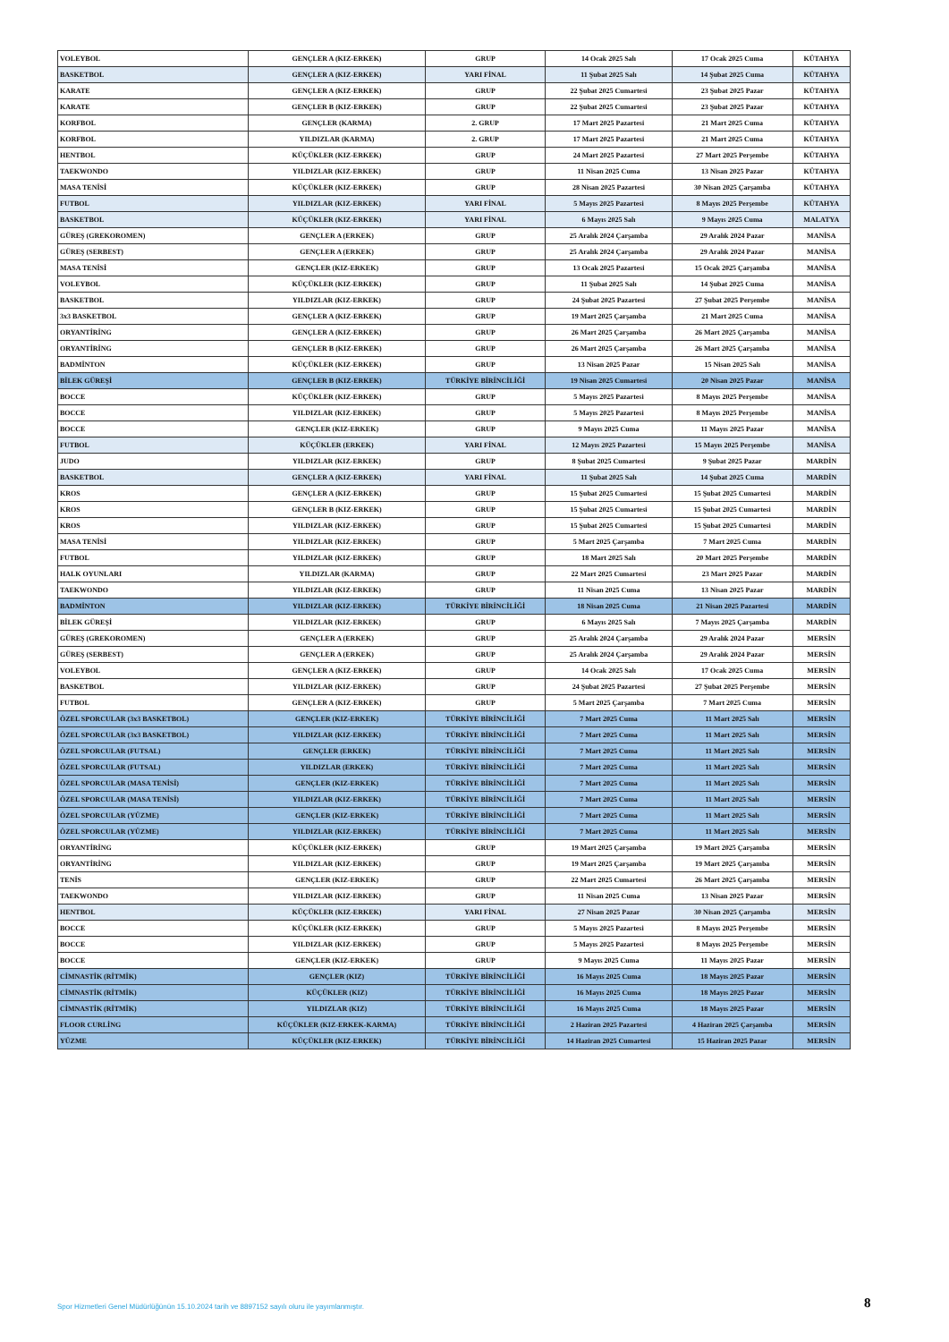| VOLEYBOL | GENÇLER A (KIZ-ERKEK) | GRUP | 14 Ocak 2025 Salı | 17 Ocak 2025 Cuma | KÜTAHYA |
| BASKETBOL | GENÇLER A (KIZ-ERKEK) | YARI FİNAL | 11 Şubat 2025 Salı | 14 Şubat 2025 Cuma | KÜTAHYA |
| KARATE | GENÇLER A (KIZ-ERKEK) | GRUP | 22 Şubat 2025 Cumartesi | 23 Şubat 2025 Pazar | KÜTAHYA |
| KARATE | GENÇLER B (KIZ-ERKEK) | GRUP | 22 Şubat 2025 Cumartesi | 23 Şubat 2025 Pazar | KÜTAHYA |
| KORFBOL | GENÇLER (KARMA) | 2. GRUP | 17 Mart 2025 Pazartesi | 21 Mart 2025 Cuma | KÜTAHYA |
| KORFBOL | YILDIZLAR (KARMA) | 2. GRUP | 17 Mart 2025 Pazartesi | 21 Mart 2025 Cuma | KÜTAHYA |
| HENTBOL | KÜÇÜKLER (KIZ-ERKEK) | GRUP | 24 Mart 2025 Pazartesi | 27 Mart 2025 Perşembe | KÜTAHYA |
| TAEKWONDO | YILDIZLAR (KIZ-ERKEK) | GRUP | 11 Nisan 2025 Cuma | 13 Nisan 2025 Pazar | KÜTAHYA |
| MASA TENİSİ | KÜÇÜKLER (KIZ-ERKEK) | GRUP | 28 Nisan 2025 Pazartesi | 30 Nisan 2025 Çarşamba | KÜTAHYA |
| FUTBOL | YILDIZLAR (KIZ-ERKEK) | YARI FİNAL | 5 Mayıs 2025 Pazartesi | 8 Mayıs 2025 Perşembe | KÜTAHYA |
| BASKETBOL | KÜÇÜKLER (KIZ-ERKEK) | YARI FİNAL | 6 Mayıs 2025 Salı | 9 Mayıs 2025 Cuma | MALATYA |
| GÜREŞ (GREKOROMEN) | GENÇLER A (ERKEK) | GRUP | 25 Aralık 2024 Çarşamba | 29 Aralık 2024 Pazar | MANİSA |
| GÜREŞ (SERBEST) | GENÇLER A (ERKEK) | GRUP | 25 Aralık 2024 Çarşamba | 29 Aralık 2024 Pazar | MANİSA |
| MASA TENİSİ | GENÇLER (KIZ-ERKEK) | GRUP | 13 Ocak 2025 Pazartesi | 15 Ocak 2025 Çarşamba | MANİSA |
| VOLEYBOL | KÜÇÜKLER (KIZ-ERKEK) | GRUP | 11 Şubat 2025 Salı | 14 Şubat 2025 Cuma | MANİSA |
| BASKETBOL | YILDIZLAR (KIZ-ERKEK) | GRUP | 24 Şubat 2025 Pazartesi | 27 Şubat 2025 Perşembe | MANİSA |
| 3x3 BASKETBOL | GENÇLER A (KIZ-ERKEK) | GRUP | 19 Mart 2025 Çarşamba | 21 Mart 2025 Cuma | MANİSA |
| ORYANTİRİNG | GENÇLER A (KIZ-ERKEK) | GRUP | 26 Mart 2025 Çarşamba | 26 Mart 2025 Çarşamba | MANİSA |
| ORYANTİRİNG | GENÇLER B (KIZ-ERKEK) | GRUP | 26 Mart 2025 Çarşamba | 26 Mart 2025 Çarşamba | MANİSA |
| BADMİNTON | KÜÇÜKLER (KIZ-ERKEK) | GRUP | 13 Nisan 2025 Pazar | 15 Nisan 2025 Salı | MANİSA |
| BİLEK GÜREŞİ | GENÇLER B (KIZ-ERKEK) | TÜRKİYE BİRİNCİLİĞİ | 19 Nisan 2025 Cumartesi | 20 Nisan 2025 Pazar | MANİSA |
| BOCCE | KÜÇÜKLER (KIZ-ERKEK) | GRUP | 5 Mayıs 2025 Pazartesi | 8 Mayıs 2025 Perşembe | MANİSA |
| BOCCE | YILDIZLAR (KIZ-ERKEK) | GRUP | 5 Mayıs 2025 Pazartesi | 8 Mayıs 2025 Perşembe | MANİSA |
| BOCCE | GENÇLER (KIZ-ERKEK) | GRUP | 9 Mayıs 2025 Cuma | 11 Mayıs 2025 Pazar | MANİSA |
| FUTBOL | KÜÇÜKLER (ERKEK) | YARI FİNAL | 12 Mayıs 2025 Pazartesi | 15 Mayıs 2025 Perşembe | MANİSA |
| JUDO | YILDIZLAR (KIZ-ERKEK) | GRUP | 8 Şubat 2025 Cumartesi | 9 Şubat 2025 Pazar | MARDİN |
| BASKETBOL | GENÇLER A (KIZ-ERKEK) | YARI FİNAL | 11 Şubat 2025 Salı | 14 Şubat 2025 Cuma | MARDİN |
| KROS | GENÇLER A (KIZ-ERKEK) | GRUP | 15 Şubat 2025 Cumartesi | 15 Şubat 2025 Cumartesi | MARDİN |
| KROS | GENÇLER B (KIZ-ERKEK) | GRUP | 15 Şubat 2025 Cumartesi | 15 Şubat 2025 Cumartesi | MARDİN |
| KROS | YILDIZLAR (KIZ-ERKEK) | GRUP | 15 Şubat 2025 Cumartesi | 15 Şubat 2025 Cumartesi | MARDİN |
| MASA TENİSİ | YILDIZLAR (KIZ-ERKEK) | GRUP | 5 Mart 2025 Çarşamba | 7 Mart 2025 Cuma | MARDİN |
| FUTBOL | YILDIZLAR (KIZ-ERKEK) | GRUP | 18 Mart 2025 Salı | 20 Mart 2025 Perşembe | MARDİN |
| HALK OYUNLARI | YILDIZLAR (KARMA) | GRUP | 22 Mart 2025 Cumartesi | 23 Mart 2025 Pazar | MARDİN |
| TAEKWONDO | YILDIZLAR (KIZ-ERKEK) | GRUP | 11 Nisan 2025 Cuma | 13 Nisan 2025 Pazar | MARDİN |
| BADMİNTON | YILDIZLAR (KIZ-ERKEK) | TÜRKİYE BİRİNCİLİĞİ | 18 Nisan 2025 Cuma | 21 Nisan 2025 Pazartesi | MARDİN |
| BİLEK GÜREŞİ | YILDIZLAR (KIZ-ERKEK) | GRUP | 6 Mayıs 2025 Salı | 7 Mayıs 2025 Çarşamba | MARDİN |
| GÜREŞ (GREKOROMEN) | GENÇLER A (ERKEK) | GRUP | 25 Aralık 2024 Çarşamba | 29 Aralık 2024 Pazar | MERSİN |
| GÜREŞ (SERBEST) | GENÇLER A (ERKEK) | GRUP | 25 Aralık 2024 Çarşamba | 29 Aralık 2024 Pazar | MERSİN |
| VOLEYBOL | GENÇLER A (KIZ-ERKEK) | GRUP | 14 Ocak 2025 Salı | 17 Ocak 2025 Cuma | MERSİN |
| BASKETBOL | YILDIZLAR (KIZ-ERKEK) | GRUP | 24 Şubat 2025 Pazartesi | 27 Şubat 2025 Perşembe | MERSİN |
| FUTBOL | GENÇLER A (KIZ-ERKEK) | GRUP | 5 Mart 2025 Çarşamba | 7 Mart 2025 Cuma | MERSİN |
| ÖZEL SPORCULAR (3x3 BASKETBOL) | GENÇLER (KIZ-ERKEK) | TÜRKİYE BİRİNCİLİĞİ | 7 Mart 2025 Cuma | 11 Mart 2025 Salı | MERSİN |
| ÖZEL SPORCULAR (3x3 BASKETBOL) | YILDIZLAR (KIZ-ERKEK) | TÜRKİYE BİRİNCİLİĞİ | 7 Mart 2025 Cuma | 11 Mart 2025 Salı | MERSİN |
| ÖZEL SPORCULAR (FUTSAL) | GENÇLER (ERKEK) | TÜRKİYE BİRİNCİLİĞİ | 7 Mart 2025 Cuma | 11 Mart 2025 Salı | MERSİN |
| ÖZEL SPORCULAR (FUTSAL) | YILDIZLAR (ERKEK) | TÜRKİYE BİRİNCİLİĞİ | 7 Mart 2025 Cuma | 11 Mart 2025 Salı | MERSİN |
| ÖZEL SPORCULAR (MASA TENİSİ) | GENÇLER (KIZ-ERKEK) | TÜRKİYE BİRİNCİLİĞİ | 7 Mart 2025 Cuma | 11 Mart 2025 Salı | MERSİN |
| ÖZEL SPORCULAR (MASA TENİSİ) | YILDIZLAR (KIZ-ERKEK) | TÜRKİYE BİRİNCİLİĞİ | 7 Mart 2025 Cuma | 11 Mart 2025 Salı | MERSİN |
| ÖZEL SPORCULAR (YÜZME) | GENÇLER (KIZ-ERKEK) | TÜRKİYE BİRİNCİLİĞİ | 7 Mart 2025 Cuma | 11 Mart 2025 Salı | MERSİN |
| ÖZEL SPORCULAR (YÜZME) | YILDIZLAR (KIZ-ERKEK) | TÜRKİYE BİRİNCİLİĞİ | 7 Mart 2025 Cuma | 11 Mart 2025 Salı | MERSİN |
| ORYANTİRİNG | KÜÇÜKLER (KIZ-ERKEK) | GRUP | 19 Mart 2025 Çarşamba | 19 Mart 2025 Çarşamba | MERSİN |
| ORYANTİRİNG | YILDIZLAR (KIZ-ERKEK) | GRUP | 19 Mart 2025 Çarşamba | 19 Mart 2025 Çarşamba | MERSİN |
| TENİS | GENÇLER (KIZ-ERKEK) | GRUP | 22 Mart 2025 Cumartesi | 26 Mart 2025 Çarşamba | MERSİN |
| TAEKWONDO | YILDIZLAR (KIZ-ERKEK) | GRUP | 11 Nisan 2025 Cuma | 13 Nisan 2025 Pazar | MERSİN |
| HENTBOL | KÜÇÜKLER (KIZ-ERKEK) | YARI FİNAL | 27 Nisan 2025 Pazar | 30 Nisan 2025 Çarşamba | MERSİN |
| BOCCE | KÜÇÜKLER (KIZ-ERKEK) | GRUP | 5 Mayıs 2025 Pazartesi | 8 Mayıs 2025 Perşembe | MERSİN |
| BOCCE | YILDIZLAR (KIZ-ERKEK) | GRUP | 5 Mayıs 2025 Pazartesi | 8 Mayıs 2025 Perşembe | MERSİN |
| BOCCE | GENÇLER (KIZ-ERKEK) | GRUP | 9 Mayıs 2025 Cuma | 11 Mayıs 2025 Pazar | MERSİN |
| CİMNASTİK (RİTMİK) | GENÇLER (KIZ) | TÜRKİYE BİRİNCİLİĞİ | 16 Mayıs 2025 Cuma | 18 Mayıs 2025 Pazar | MERSİN |
| CİMNASTİK (RİTMİK) | KÜÇÜKLER (KIZ) | TÜRKİYE BİRİNCİLİĞİ | 16 Mayıs 2025 Cuma | 18 Mayıs 2025 Pazar | MERSİN |
| CİMNASTİK (RİTMİK) | YILDIZLAR (KIZ) | TÜRKİYE BİRİNCİLİĞİ | 16 Mayıs 2025 Cuma | 18 Mayıs 2025 Pazar | MERSİN |
| FLOOR CURLİNG | KÜÇÜKLER (KIZ-ERKEK-KARMA) | TÜRKİYE BİRİNCİLİĞİ | 2 Haziran 2025 Pazartesi | 4 Haziran 2025 Çarşamba | MERSİN |
| YÜZME | KÜÇÜKLER (KIZ-ERKEK) | TÜRKİYE BİRİNCİLİĞİ | 14 Haziran 2025 Cumartesi | 15 Haziran 2025 Pazar | MERSİN |
Spor Hizmetleri Genel Müdürlüğünün 15.10.2024 tarih ve 8897152 sayılı oluru ile yayımlanmıştır.
8